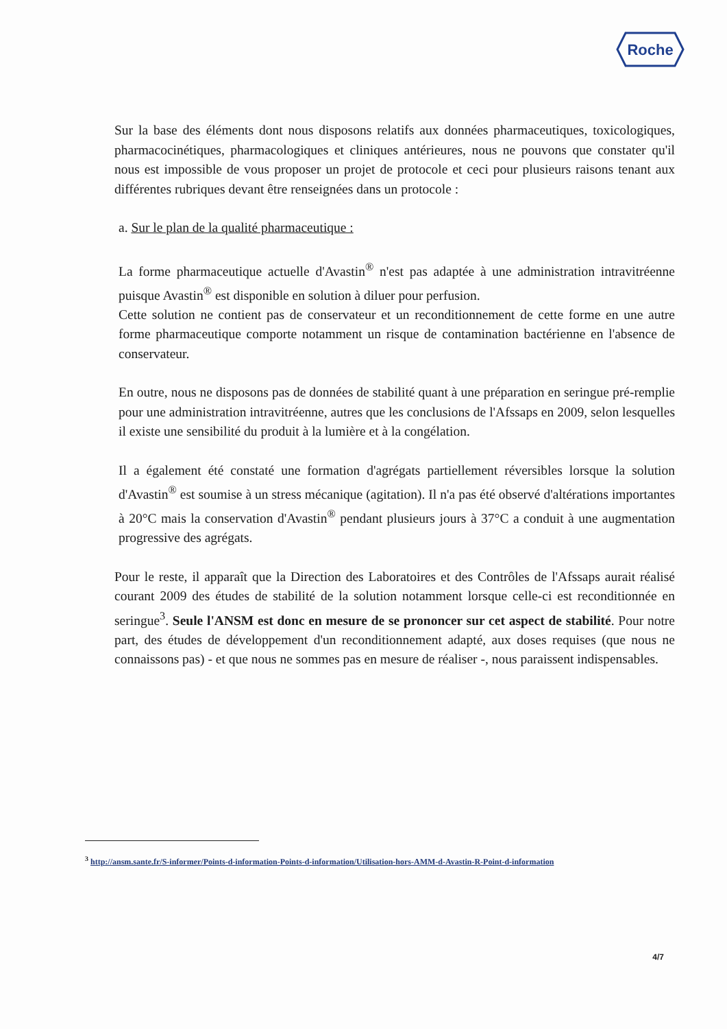Roche
Sur la base des éléments dont nous disposons relatifs aux données pharmaceutiques, toxicologiques, pharmacocinétiques, pharmacologiques et cliniques antérieures, nous ne pouvons que constater qu'il nous est impossible de vous proposer un projet de protocole et ceci pour plusieurs raisons tenant aux différentes rubriques devant être renseignées dans un protocole :
a. Sur le plan de la qualité pharmaceutique :
La forme pharmaceutique actuelle d'Avastin<sup>®</sup> n'est pas adaptée à une administration intravitréenne puisque Avastin<sup>®</sup> est disponible en solution à diluer pour perfusion.
Cette solution ne contient pas de conservateur et un reconditionnement de cette forme en une autre forme pharmaceutique comporte notamment un risque de contamination bactérienne en l'absence de conservateur.
En outre, nous ne disposons pas de données de stabilité quant à une préparation en seringue pré-remplie pour une administration intravitréenne, autres que les conclusions de l'Afssaps en 2009, selon lesquelles il existe une sensibilité du produit à la lumière et à la congélation.
Il a également été constaté une formation d'agrégats partiellement réversibles lorsque la solution d'Avastin<sup>®</sup> est soumise à un stress mécanique (agitation). Il n'a pas été observé d'altérations importantes à 20°C mais la conservation d'Avastin<sup>®</sup> pendant plusieurs jours à 37°C a conduit à une augmentation progressive des agrégats.
Pour le reste, il apparaît que la Direction des Laboratoires et des Contrôles de l'Afssaps aurait réalisé courant 2009 des études de stabilité de la solution notamment lorsque celle-ci est reconditionnée en seringue<sup>3</sup>. Seule l'ANSM est donc en mesure de se prononcer sur cet aspect de stabilité. Pour notre part, des études de développement d'un reconditionnement adapté, aux doses requises (que nous ne connaissons pas) - et que nous ne sommes pas en mesure de réaliser -, nous paraissent indispensables.
<sup>3</sup> http://ansm.sante.fr/S-informer/Points-d-information-Points-d-information/Utilisation-hors-AMM-d-Avastin-R-Point-d-information
4/7